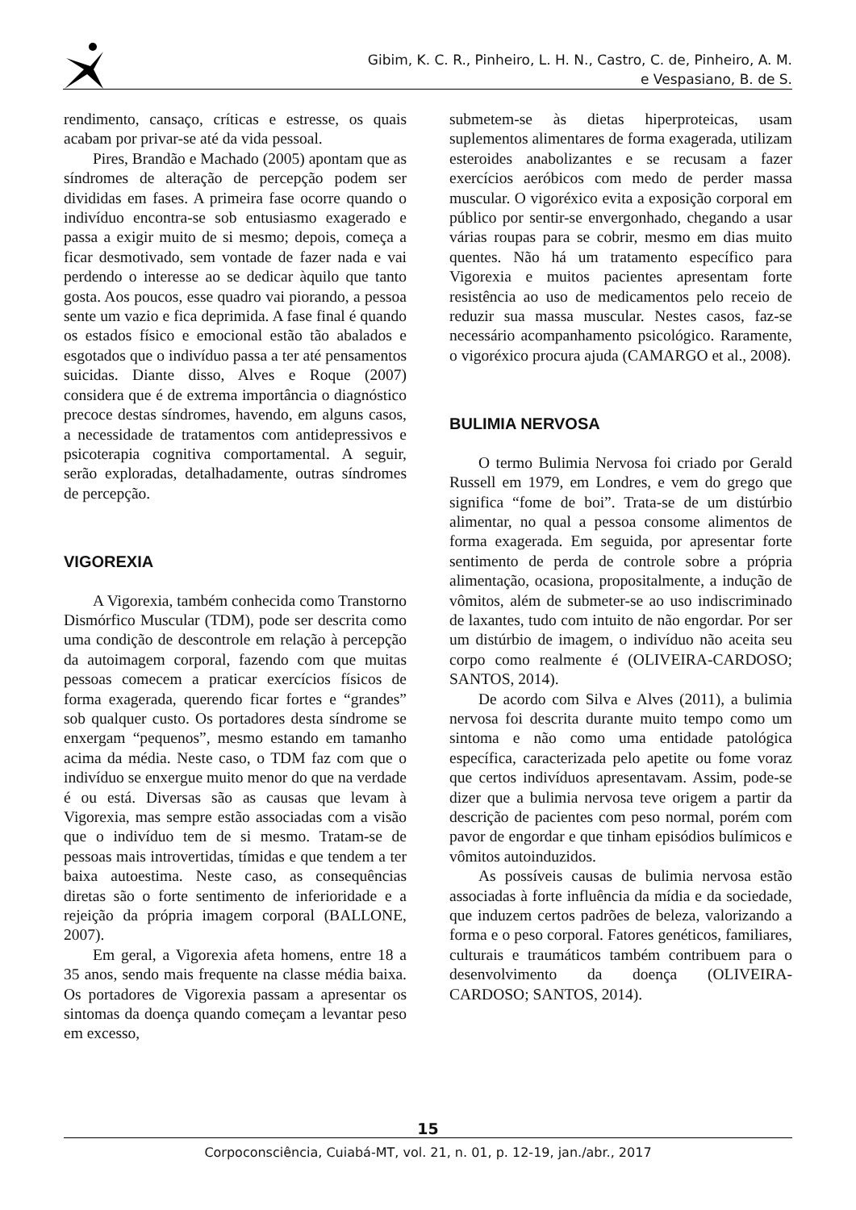Gibim, K. C. R., Pinheiro, L. H. N., Castro, C. de, Pinheiro, A. M.
e Vespasiano, B. de S.
rendimento, cansaço, críticas e estresse, os quais acabam por privar-se até da vida pessoal.
Pires, Brandão e Machado (2005) apontam que as síndromes de alteração de percepção podem ser divididas em fases. A primeira fase ocorre quando o indivíduo encontra-se sob entusiasmo exagerado e passa a exigir muito de si mesmo; depois, começa a ficar desmotivado, sem vontade de fazer nada e vai perdendo o interesse ao se dedicar àquilo que tanto gosta. Aos poucos, esse quadro vai piorando, a pessoa sente um vazio e fica deprimida. A fase final é quando os estados físico e emocional estão tão abalados e esgotados que o indivíduo passa a ter até pensamentos suicidas. Diante disso, Alves e Roque (2007) considera que é de extrema importância o diagnóstico precoce destas síndromes, havendo, em alguns casos, a necessidade de tratamentos com antidepressivos e psicoterapia cognitiva comportamental. A seguir, serão exploradas, detalhadamente, outras síndromes de percepção.
VIGOREXIA
A Vigorexia, também conhecida como Transtorno Dismórfico Muscular (TDM), pode ser descrita como uma condição de descontrole em relação à percepção da autoimagem corporal, fazendo com que muitas pessoas comecem a praticar exercícios físicos de forma exagerada, querendo ficar fortes e “grandes” sob qualquer custo. Os portadores desta síndrome se enxergam “pequenos”, mesmo estando em tamanho acima da média. Neste caso, o TDM faz com que o indivíduo se enxergue muito menor do que na verdade é ou está. Diversas são as causas que levam à Vigorexia, mas sempre estão associadas com a visão que o indivíduo tem de si mesmo. Tratam-se de pessoas mais introvertidas, tímidas e que tendem a ter baixa autoestima. Neste caso, as consequências diretas são o forte sentimento de inferioridade e a rejeição da própria imagem corporal (BALLONE, 2007).
Em geral, a Vigorexia afeta homens, entre 18 a 35 anos, sendo mais frequente na classe média baixa. Os portadores de Vigorexia passam a apresentar os sintomas da doença quando começam a levantar peso em excesso,
submetem-se às dietas hiperproteicas, usam suplementos alimentares de forma exagerada, utilizam esteroides anabolizantes e se recusam a fazer exercícios aeróbicos com medo de perder massa muscular. O vigoréxico evita a exposição corporal em público por sentir-se envergonhado, chegando a usar várias roupas para se cobrir, mesmo em dias muito quentes. Não há um tratamento específico para Vigorexia e muitos pacientes apresentam forte resistência ao uso de medicamentos pelo receio de reduzir sua massa muscular. Nestes casos, faz-se necessário acompanhamento psicológico. Raramente, o vigoréxico procura ajuda (CAMARGO et al., 2008).
BULIMIA NERVOSA
O termo Bulimia Nervosa foi criado por Gerald Russell em 1979, em Londres, e vem do grego que significa “fome de boi”. Trata-se de um distúrbio alimentar, no qual a pessoa consome alimentos de forma exagerada. Em seguida, por apresentar forte sentimento de perda de controle sobre a própria alimentação, ocasiona, propositalmente, a indução de vômitos, além de submeter-se ao uso indiscriminado de laxantes, tudo com intuito de não engordar. Por ser um distúrbio de imagem, o indivíduo não aceita seu corpo como realmente é (OLIVEIRA-CARDOSO; SANTOS, 2014).
De acordo com Silva e Alves (2011), a bulimia nervosa foi descrita durante muito tempo como um sintoma e não como uma entidade patológica específica, caracterizada pelo apetite ou fome voraz que certos indivíduos apresentavam. Assim, pode-se dizer que a bulimia nervosa teve origem a partir da descrição de pacientes com peso normal, porém com pavor de engordar e que tinham episódios bulímicos e vômitos autoinduzidos.
As possíveis causas de bulimia nervosa estão associadas à forte influência da mídia e da sociedade, que induzem certos padrões de beleza, valorizando a forma e o peso corporal. Fatores genéticos, familiares, culturais e traumáticos também contribuem para o desenvolvimento da doença (OLIVEIRA-CARDOSO; SANTOS, 2014).
15
Corpoconsciência, Cuiabá-MT, vol. 21, n. 01, p. 12-19, jan./abr., 2017